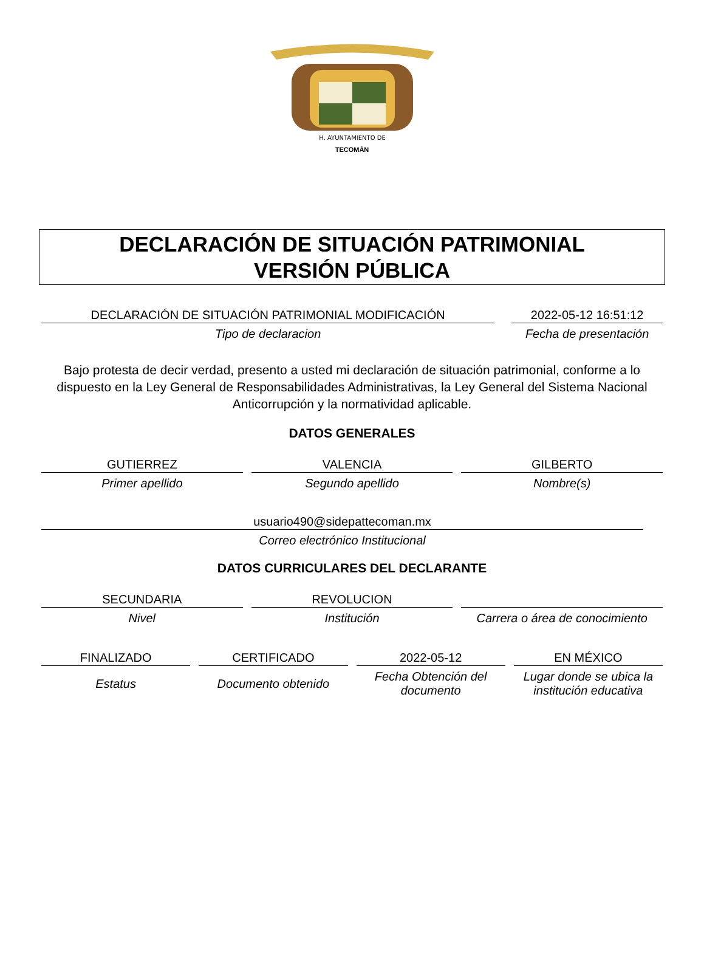H. AYUNTAMIENTO DE
TECOMÁN
DECLARACIÓN DE SITUACIÓN PATRIMONIAL
VERSIÓN PÚBLICA
DECLARACIÓN DE SITUACIÓN PATRIMONIAL MODIFICACIÓN
Tipo de declaracion
2022-05-12 16:51:12
Fecha de presentación
Bajo protesta de decir verdad, presento a usted mi declaración de situación patrimonial, conforme a lo dispuesto en la Ley General de Responsabilidades Administrativas, la Ley General del Sistema Nacional Anticorrupción y la normatividad aplicable.
DATOS GENERALES
GUTIERREZ
Primer apellido
VALENCIA
Segundo apellido
GILBERTO
Nombre(s)
usuario490@sidepattecoman.mx
Correo electrónico Institucional
DATOS CURRICULARES DEL DECLARANTE
SECUNDARIA
Nivel
REVOLUCION
Institución
Carrera o área de conocimiento
FINALIZADO
Estatus
CERTIFICADO
Documento obtenido
2022-05-12
Fecha Obtención del documento
EN MÉXICO
Lugar donde se ubica la institución educativa